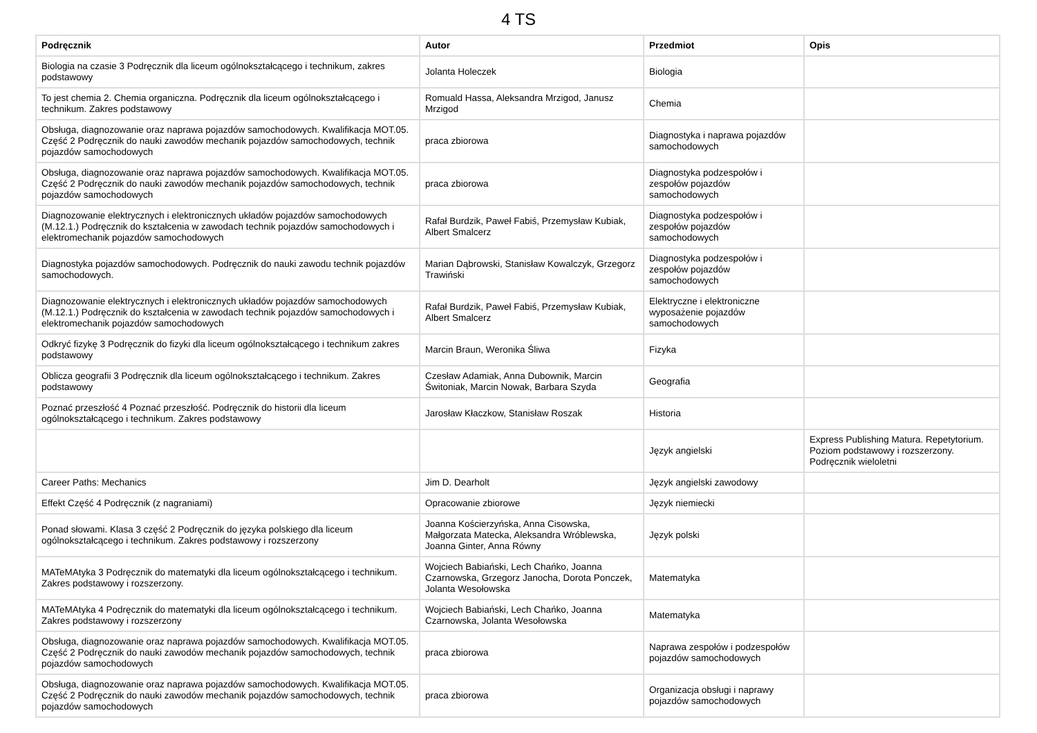4 TS
| Podręcznik | Autor | Przedmiot | Opis |
| --- | --- | --- | --- |
| Biologia na czasie 3 Podręcznik dla liceum ogólnokształcącego i technikum, zakres podstawowy | Jolanta Holeczek | Biologia | |
| To jest chemia 2. Chemia organiczna. Podręcznik dla liceum ogólnokształcącego i technikum. Zakres podstawowy | Romuald Hassa, Aleksandra Mrzigod, Janusz Mrzigod | Chemia | |
| Obsługa, diagnozowanie oraz naprawa pojazdów samochodowych. Kwalifikacja MOT.05. Część 2 Podręcznik do nauki zawodów mechanik pojazdów samochodowych, technik pojazdów samochodowych | praca zbiorowa | Diagnostyka i naprawa pojazdów samochodowych | |
| Obsługa, diagnozowanie oraz naprawa pojazdów samochodowych. Kwalifikacja MOT.05. Część 2 Podręcznik do nauki zawodów mechanik pojazdów samochodowych, technik pojazdów samochodowych | praca zbiorowa | Diagnostyka podzespołów i zespołów pojazdów samochodowych | |
| Diagnozowanie elektrycznych i elektronicznych układów pojazdów samochodowych (M.12.1.) Podręcznik do kształcenia w zawodach technik pojazdów samochodowych i elektromechanik pojazdów samochodowych | Rafał Burdzik, Paweł Fabiś, Przemysław Kubiak, Albert Smalcerz | Diagnostyka podzespołów i zespołów pojazdów samochodowych | |
| Diagnostyka pojazdów samochodowych. Podręcznik do nauki zawodu technik pojazdów samochodowych. | Marian Dąbrowski, Stanisław Kowalczyk, Grzegorz Trawiński | Diagnostyka podzespołów i zespołów pojazdów samochodowych | |
| Diagnozowanie elektrycznych i elektronicznych układów pojazdów samochodowych (M.12.1.) Podręcznik do kształcenia w zawodach technik pojazdów samochodowych i elektromechanik pojazdów samochodowych | Rafał Burdzik, Paweł Fabiś, Przemysław Kubiak, Albert Smalcerz | Elektryczne i elektroniczne wyposażenie pojazdów samochodowych | |
| Odkryć fizykę 3 Podręcznik do fizyki dla liceum ogólnokształcącego i technikum zakres podstawowy | Marcin Braun, Weronika Śliwa | Fizyka | |
| Oblicza geografii 3 Podręcznik dla liceum ogólnokształcącego i technikum. Zakres podstawowy | Czesław Adamiak, Anna Dubownik, Marcin Świtoniak, Marcin Nowak, Barbara Szyda | Geografia | |
| Poznać przeszłość 4 Poznać przeszłość. Podręcznik do historii dla liceum ogólnokształcącego i technikum. Zakres podstawowy | Jarosław Kłaczkow, Stanisław Roszak | Historia | |
| | | Język angielski | Express Publishing Matura. Repetytorium. Poziom podstawowy i rozszerzony. Podręcznik wieloletni |
| Career Paths: Mechanics | Jim D. Dearholt | Język angielski zawodowy | |
| Effekt Część 4 Podręcznik (z nagraniami) | Opracowanie zbiorowe | Język niemiecki | |
| Ponad słowami. Klasa 3 część 2 Podręcznik do języka polskiego dla liceum ogólnokształcącego i technikum. Zakres podstawowy i rozszerzony | Joanna Kościerzyńska, Anna Cisowska, Małgorzata Matecka, Aleksandra Wróblewska, Joanna Ginter, Anna Równy | Język polski | |
| MATeMAtyka 3 Podręcznik do matematyki dla liceum ogólnokształcącego i technikum. Zakres podstawowy i rozszerzony. | Wojciech Babiański, Lech Chańko, Joanna Czarnowska, Grzegorz Janocha, Dorota Ponczek, Jolanta Wesołowska | Matematyka | |
| MATeMAtyka 4 Podręcznik do matematyki dla liceum ogólnokształcącego i technikum. Zakres podstawowy i rozszerzony | Wojciech Babiański, Lech Chańko, Joanna Czarnowska, Jolanta Wesołowska | Matematyka | |
| Obsługa, diagnozowanie oraz naprawa pojazdów samochodowych. Kwalifikacja MOT.05. Część 2 Podręcznik do nauki zawodów mechanik pojazdów samochodowych, technik pojazdów samochodowych | praca zbiorowa | Naprawa zespołów i podzespołów pojazdów samochodowych | |
| Obsługa, diagnozowanie oraz naprawa pojazdów samochodowych. Kwalifikacja MOT.05. Część 2 Podręcznik do nauki zawodów mechanik pojazdów samochodowych, technik pojazdów samochodowych | praca zbiorowa | Organizacja obsługi i naprawy pojazdów samochodowych | |